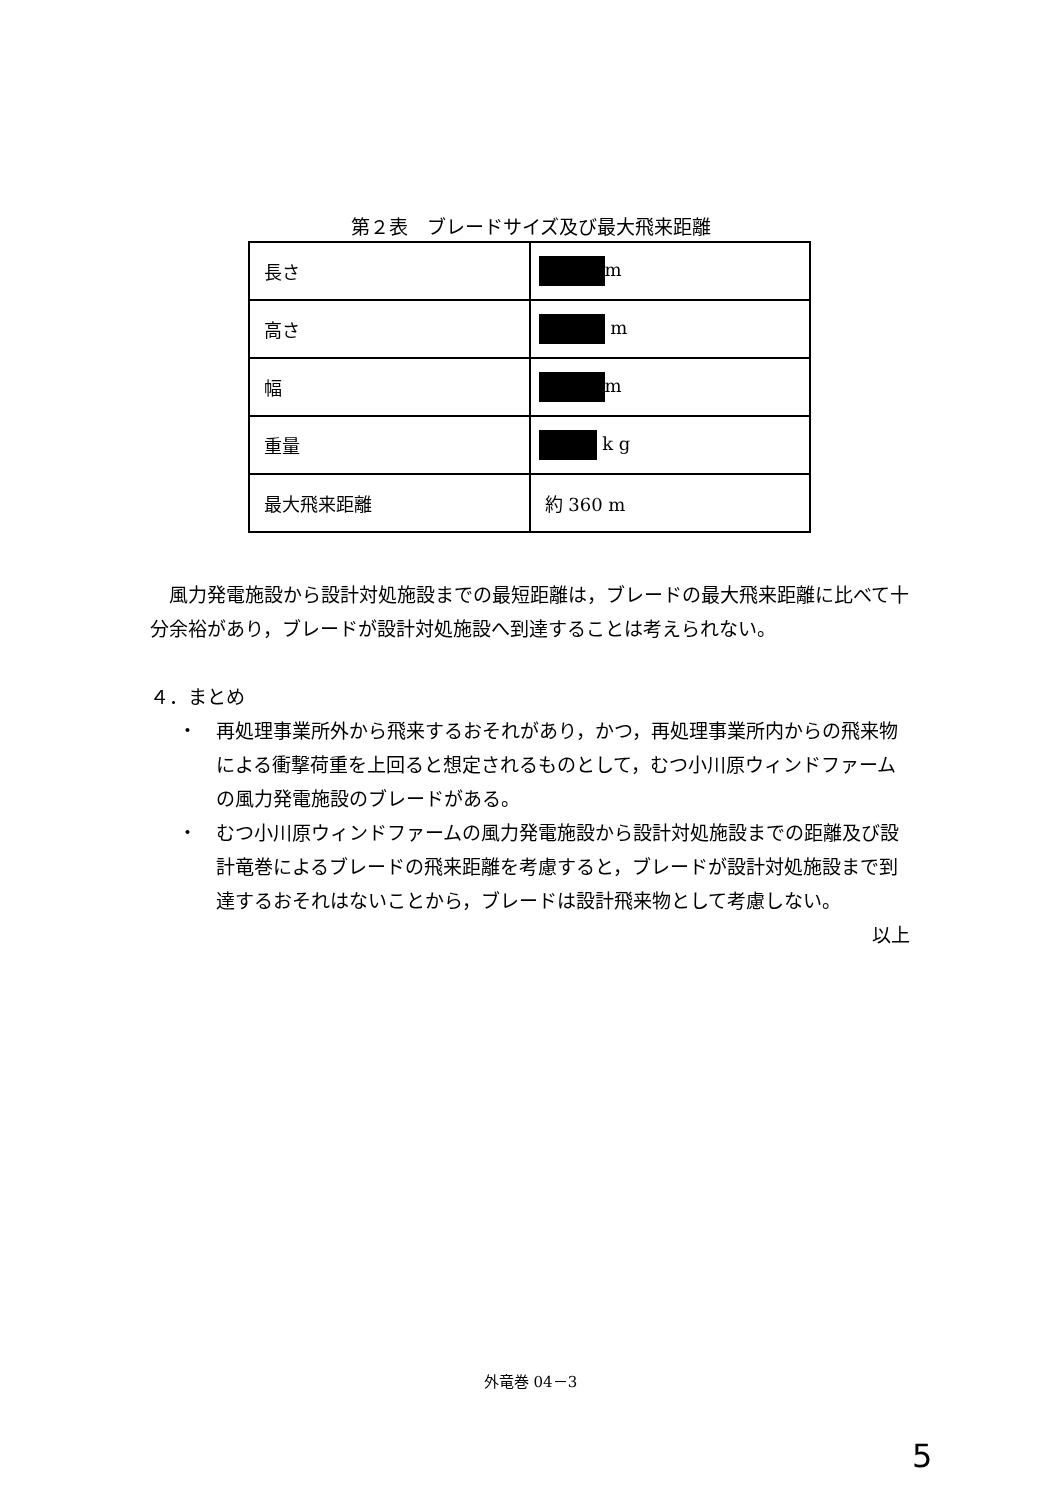第２表　ブレードサイズ及び最大飛来距離
| 長さ | m |
| 高さ | m |
| 幅 | m |
| 重量 | k g |
| 最大飛来距離 | 約 360 m |
　風力発電施設から設計対処施設までの最短距離は，ブレードの最大飛来距離に比べて十分余裕があり，ブレードが設計対処施設へ到達することは考えられない。
４．まとめ
・ 再処理事業所外から飛来するおそれがあり，かつ，再処理事業所内からの飛来物による衝撃荷重を上回ると想定されるものとして，むつ小川原ウィンドファームの風力発電施設のブレードがある。
・ むつ小川原ウィンドファームの風力発電施設から設計対処施設までの距離及び設計竜巻によるブレードの飛来距離を考慮すると，ブレードが設計対処施設まで到達するおそれはないことから，ブレードは設計飛来物として考慮しない。
以上
外竜巻 04－3
5